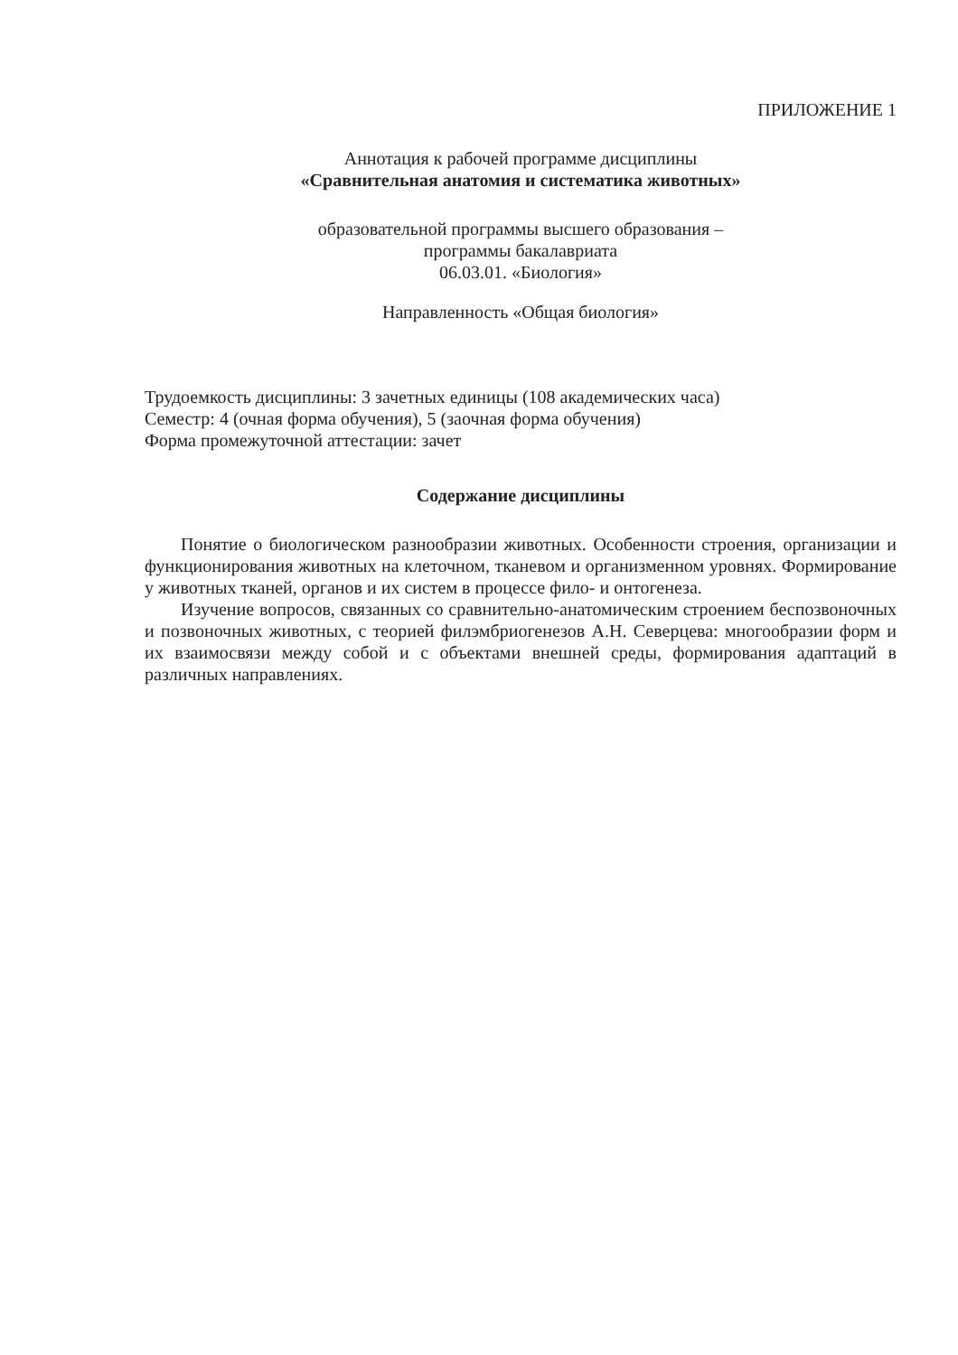ПРИЛОЖЕНИЕ 1
Аннотация к рабочей программе дисциплины
«Сравнительная анатомия и систематика животных»
образовательной программы высшего образования –
программы бакалавриата
06.03.01. «Биология»
Направленность «Общая биология»
Трудоемкость дисциплины: 3 зачетных единицы (108 академических часа)
Семестр: 4 (очная форма обучения), 5 (заочная форма обучения)
Форма промежуточной аттестации: зачет
Содержание дисциплины
Понятие о биологическом разнообразии животных. Особенности строения, организации и функционирования животных на клеточном, тканевом и организменном уровнях. Формирование у животных тканей, органов и их систем в процессе фило- и онтогенеза.
Изучение вопросов, связанных со сравнительно-анатомическим строением беспозвоночных и позвоночных животных, с теорией филэмбриогенезов А.Н. Северцева: многообразии форм и их взаимосвязи между собой и с объектами внешней среды, формирования адаптаций в различных направлениях.